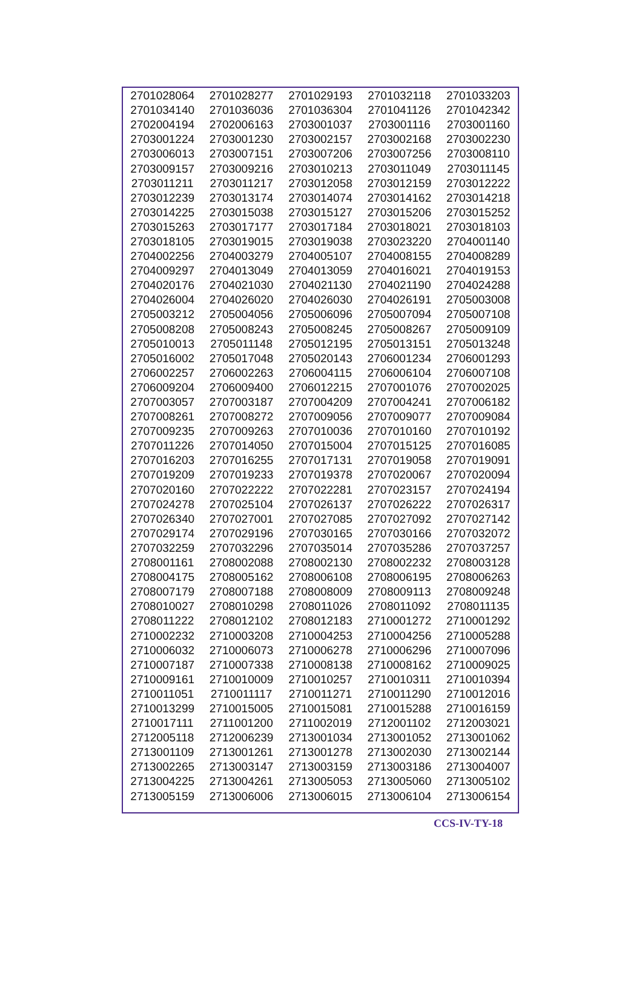| 2701028064 | 2701028277 | 2701029193 | 2701032118 | 2701033203 |
| 2701034140 | 2701036036 | 2701036304 | 2701041126 | 2701042342 |
| 2702004194 | 2702006163 | 2703001037 | 2703001116 | 2703001160 |
| 2703001224 | 2703001230 | 2703002157 | 2703002168 | 2703002230 |
| 2703006013 | 2703007151 | 2703007206 | 2703007256 | 2703008110 |
| 2703009157 | 2703009216 | 2703010213 | 2703011049 | 2703011145 |
| 2703011211 | 2703011217 | 2703012058 | 2703012159 | 2703012222 |
| 2703012239 | 2703013174 | 2703014074 | 2703014162 | 2703014218 |
| 2703014225 | 2703015038 | 2703015127 | 2703015206 | 2703015252 |
| 2703015263 | 2703017177 | 2703017184 | 2703018021 | 2703018103 |
| 2703018105 | 2703019015 | 2703019038 | 2703023220 | 2704001140 |
| 2704002256 | 2704003279 | 2704005107 | 2704008155 | 2704008289 |
| 2704009297 | 2704013049 | 2704013059 | 2704016021 | 2704019153 |
| 2704020176 | 2704021030 | 2704021130 | 2704021190 | 2704024288 |
| 2704026004 | 2704026020 | 2704026030 | 2704026191 | 2705003008 |
| 2705003212 | 2705004056 | 2705006096 | 2705007094 | 2705007108 |
| 2705008208 | 2705008243 | 2705008245 | 2705008267 | 2705009109 |
| 2705010013 | 2705011148 | 2705012195 | 2705013151 | 2705013248 |
| 2705016002 | 2705017048 | 2705020143 | 2706001234 | 2706001293 |
| 2706002257 | 2706002263 | 2706004115 | 2706006104 | 2706007108 |
| 2706009204 | 2706009400 | 2706012215 | 2707001076 | 2707002025 |
| 2707003057 | 2707003187 | 2707004209 | 2707004241 | 2707006182 |
| 2707008261 | 2707008272 | 2707009056 | 2707009077 | 2707009084 |
| 2707009235 | 2707009263 | 2707010036 | 2707010160 | 2707010192 |
| 2707011226 | 2707014050 | 2707015004 | 2707015125 | 2707016085 |
| 2707016203 | 2707016255 | 2707017131 | 2707019058 | 2707019091 |
| 2707019209 | 2707019233 | 2707019378 | 2707020067 | 2707020094 |
| 2707020160 | 2707022222 | 2707022281 | 2707023157 | 2707024194 |
| 2707024278 | 2707025104 | 2707026137 | 2707026222 | 2707026317 |
| 2707026340 | 2707027001 | 2707027085 | 2707027092 | 2707027142 |
| 2707029174 | 2707029196 | 2707030165 | 2707030166 | 2707032072 |
| 2707032259 | 2707032296 | 2707035014 | 2707035286 | 2707037257 |
| 2708001161 | 2708002088 | 2708002130 | 2708002232 | 2708003128 |
| 2708004175 | 2708005162 | 2708006108 | 2708006195 | 2708006263 |
| 2708007179 | 2708007188 | 2708008009 | 2708009113 | 2708009248 |
| 2708010027 | 2708010298 | 2708011026 | 2708011092 | 2708011135 |
| 2708011222 | 2708012102 | 2708012183 | 2710001272 | 2710001292 |
| 2710002232 | 2710003208 | 2710004253 | 2710004256 | 2710005288 |
| 2710006032 | 2710006073 | 2710006278 | 2710006296 | 2710007096 |
| 2710007187 | 2710007338 | 2710008138 | 2710008162 | 2710009025 |
| 2710009161 | 2710010009 | 2710010257 | 2710010311 | 2710010394 |
| 2710011051 | 2710011117 | 2710011271 | 2710011290 | 2710012016 |
| 2710013299 | 2710015005 | 2710015081 | 2710015288 | 2710016159 |
| 2710017111 | 2711001200 | 2711002019 | 2712001102 | 2712003021 |
| 2712005118 | 2712006239 | 2713001034 | 2713001052 | 2713001062 |
| 2713001109 | 2713001261 | 2713001278 | 2713002030 | 2713002144 |
| 2713002265 | 2713003147 | 2713003159 | 2713003186 | 2713004007 |
| 2713004225 | 2713004261 | 2713005053 | 2713005060 | 2713005102 |
| 2713005159 | 2713006006 | 2713006015 | 2713006104 | 2713006154 |
CCS-IV-TY-18